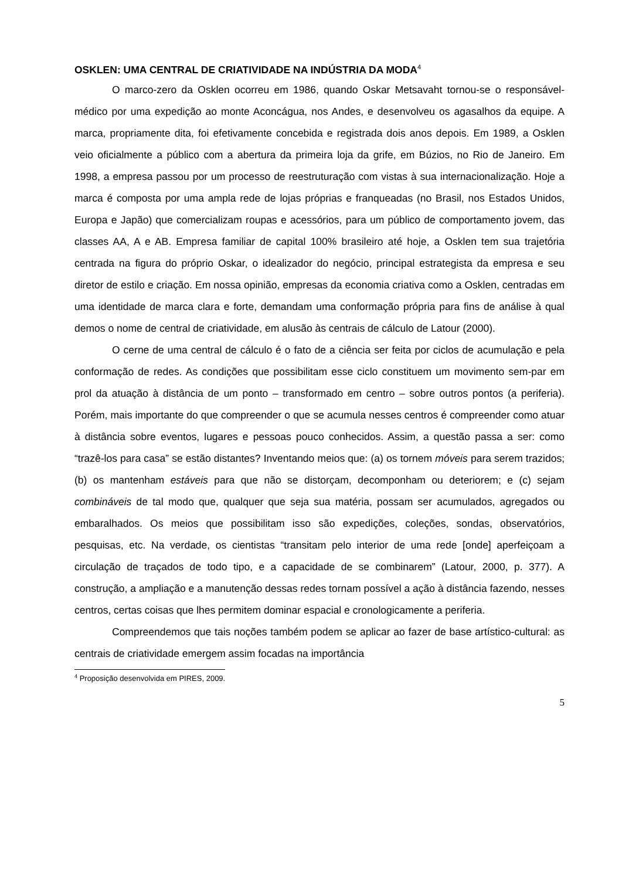OSKLEN: UMA CENTRAL DE CRIATIVIDADE NA INDÚSTRIA DA MODA<sup>4</sup>
O marco-zero da Osklen ocorreu em 1986, quando Oskar Metsavaht tornou-se o responsável-médico por uma expedição ao monte Aconcágua, nos Andes, e desenvolveu os agasalhos da equipe. A marca, propriamente dita, foi efetivamente concebida e registrada dois anos depois. Em 1989, a Osklen veio oficialmente a público com a abertura da primeira loja da grife, em Búzios, no Rio de Janeiro. Em 1998, a empresa passou por um processo de reestruturação com vistas à sua internacionalização. Hoje a marca é composta por uma ampla rede de lojas próprias e franqueadas (no Brasil, nos Estados Unidos, Europa e Japão) que comercializam roupas e acessórios, para um público de comportamento jovem, das classes AA, A e AB. Empresa familiar de capital 100% brasileiro até hoje, a Osklen tem sua trajetória centrada na figura do próprio Oskar, o idealizador do negócio, principal estrategista da empresa e seu diretor de estilo e criação. Em nossa opinião, empresas da economia criativa como a Osklen, centradas em uma identidade de marca clara e forte, demandam uma conformação própria para fins de análise à qual demos o nome de central de criatividade, em alusão às centrais de cálculo de Latour (2000).
O cerne de uma central de cálculo é o fato de a ciência ser feita por ciclos de acumulação e pela conformação de redes. As condições que possibilitam esse ciclo constituem um movimento sem-par em prol da atuação à distância de um ponto – transformado em centro – sobre outros pontos (a periferia). Porém, mais importante do que compreender o que se acumula nesses centros é compreender como atuar à distância sobre eventos, lugares e pessoas pouco conhecidos. Assim, a questão passa a ser: como “trazê-los para casa” se estão distantes? Inventando meios que: (a) os tornem móveis para serem trazidos; (b) os mantenham estáveis para que não se distorçam, decomponham ou deteriorem; e (c) sejam combináveis de tal modo que, qualquer que seja sua matéria, possam ser acumulados, agregados ou embaralhados. Os meios que possibilitam isso são expedições, coleções, sondas, observatórios, pesquisas, etc. Na verdade, os cientistas “transitam pelo interior de uma rede [onde] aperfeiçoam a circulação de traçados de todo tipo, e a capacidade de se combinarem” (Latour, 2000, p. 377). A construção, a ampliação e a manutenção dessas redes tornam possível a ação à distância fazendo, nesses centros, certas coisas que lhes permitem dominar espacial e cronologicamente a periferia.
Compreendemos que tais noções também podem se aplicar ao fazer de base artístico-cultural: as centrais de criatividade emergem assim focadas na importância
<sup>4</sup> Proposição desenvolvida em PIRES, 2009.
5